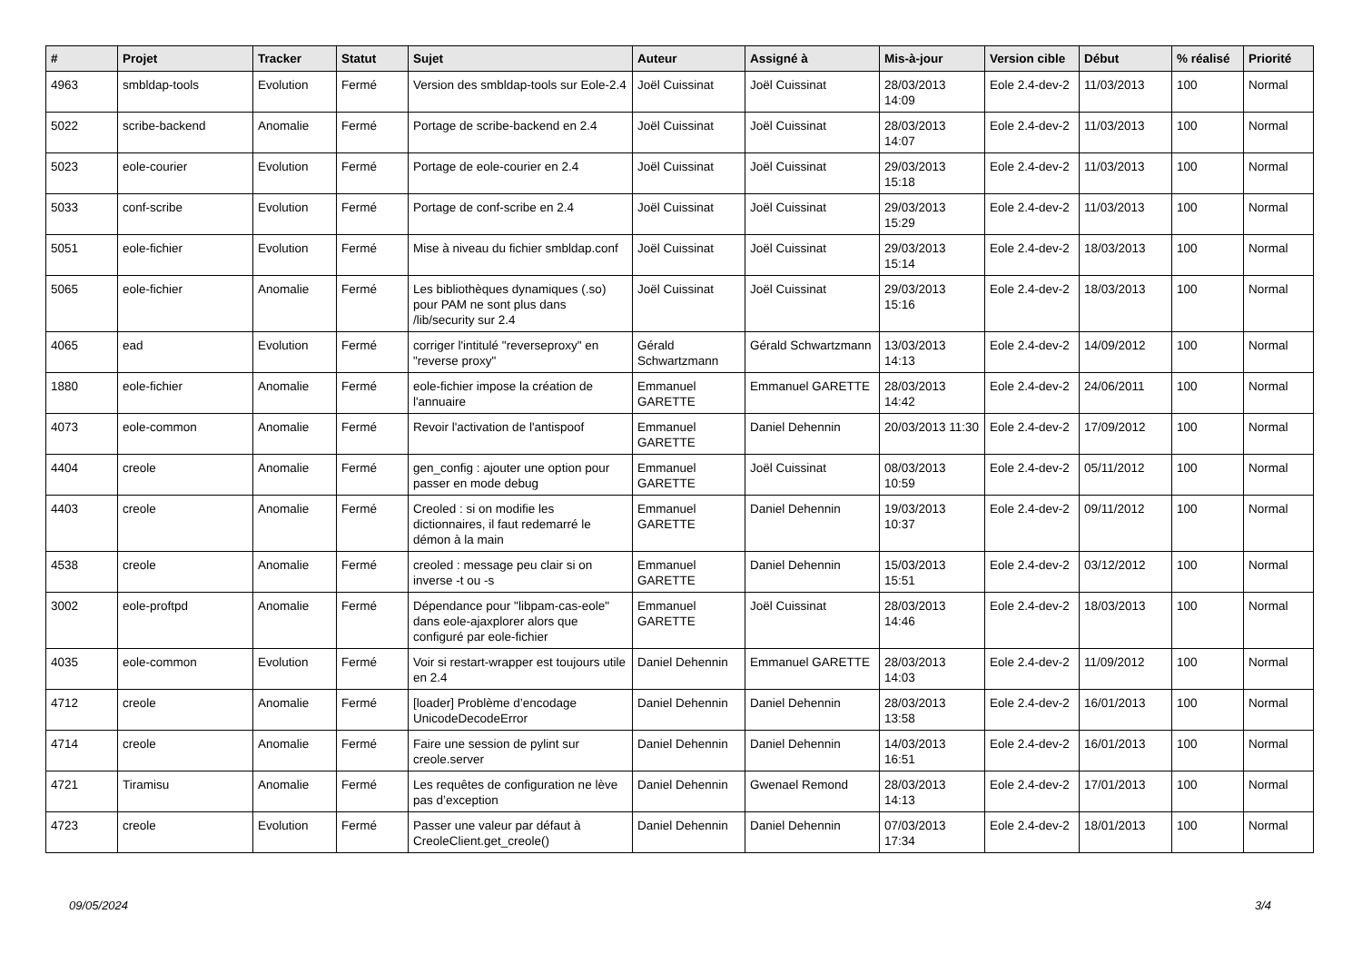| # | Projet | Tracker | Statut | Sujet | Auteur | Assigné à | Mis-à-jour | Version cible | Début | % réalisé | Priorité |
| --- | --- | --- | --- | --- | --- | --- | --- | --- | --- | --- | --- |
| 4963 | smbldap-tools | Evolution | Fermé | Version des smbldap-tools sur Eole-2.4 | Joël Cuissinat | Joël Cuissinat | 28/03/2013 14:09 | Eole 2.4-dev-2 | 11/03/2013 | 100 | Normal |
| 5022 | scribe-backend | Anomalie | Fermé | Portage de scribe-backend en 2.4 | Joël Cuissinat | Joël Cuissinat | 28/03/2013 14:07 | Eole 2.4-dev-2 | 11/03/2013 | 100 | Normal |
| 5023 | eole-courier | Evolution | Fermé | Portage de eole-courier en 2.4 | Joël Cuissinat | Joël Cuissinat | 29/03/2013 15:18 | Eole 2.4-dev-2 | 11/03/2013 | 100 | Normal |
| 5033 | conf-scribe | Evolution | Fermé | Portage de conf-scribe en 2.4 | Joël Cuissinat | Joël Cuissinat | 29/03/2013 15:29 | Eole 2.4-dev-2 | 11/03/2013 | 100 | Normal |
| 5051 | eole-fichier | Evolution | Fermé | Mise à niveau du fichier smbldap.conf | Joël Cuissinat | Joël Cuissinat | 29/03/2013 15:14 | Eole 2.4-dev-2 | 18/03/2013 | 100 | Normal |
| 5065 | eole-fichier | Anomalie | Fermé | Les bibliothèques dynamiques (.so) pour PAM ne sont plus dans /lib/security sur 2.4 | Joël Cuissinat | Joël Cuissinat | 29/03/2013 15:16 | Eole 2.4-dev-2 | 18/03/2013 | 100 | Normal |
| 4065 | ead | Evolution | Fermé | corriger l'intitulé "reverseproxy" en "reverse proxy" | Gérald Schwartzmann | Gérald Schwartzmann | 13/03/2013 14:13 | Eole 2.4-dev-2 | 14/09/2012 | 100 | Normal |
| 1880 | eole-fichier | Anomalie | Fermé | eole-fichier impose la création de l'annuaire | Emmanuel GARETTE | Emmanuel GARETTE | 28/03/2013 14:42 | Eole 2.4-dev-2 | 24/06/2011 | 100 | Normal |
| 4073 | eole-common | Anomalie | Fermé | Revoir l'activation de l'antispoof | Emmanuel GARETTE | Daniel Dehennin | 20/03/2013 11:30 | Eole 2.4-dev-2 | 17/09/2012 | 100 | Normal |
| 4404 | creole | Anomalie | Fermé | gen_config : ajouter une option pour passer en mode debug | Emmanuel GARETTE | Joël Cuissinat | 08/03/2013 10:59 | Eole 2.4-dev-2 | 05/11/2012 | 100 | Normal |
| 4403 | creole | Anomalie | Fermé | Creoled : si on modifie les dictionnaires, il faut redemarré le démon à la main | Emmanuel GARETTE | Daniel Dehennin | 19/03/2013 10:37 | Eole 2.4-dev-2 | 09/11/2012 | 100 | Normal |
| 4538 | creole | Anomalie | Fermé | creoled : message peu clair si on inverse -t ou -s | Emmanuel GARETTE | Daniel Dehennin | 15/03/2013 15:51 | Eole 2.4-dev-2 | 03/12/2012 | 100 | Normal |
| 3002 | eole-proftpd | Anomalie | Fermé | Dépendance pour "libpam-cas-eole" dans eole-ajaxplorer alors que configuré par eole-fichier | Emmanuel GARETTE | Joël Cuissinat | 28/03/2013 14:46 | Eole 2.4-dev-2 | 18/03/2013 | 100 | Normal |
| 4035 | eole-common | Evolution | Fermé | Voir si restart-wrapper est toujours utile en 2.4 | Daniel Dehennin | Emmanuel GARETTE | 28/03/2013 14:03 | Eole 2.4-dev-2 | 11/09/2012 | 100 | Normal |
| 4712 | creole | Anomalie | Fermé | [loader] Problème d’encodage UnicodeDecodeError | Daniel Dehennin | Daniel Dehennin | 28/03/2013 13:58 | Eole 2.4-dev-2 | 16/01/2013 | 100 | Normal |
| 4714 | creole | Anomalie | Fermé | Faire une session de pylint sur creole.server | Daniel Dehennin | Daniel Dehennin | 14/03/2013 16:51 | Eole 2.4-dev-2 | 16/01/2013 | 100 | Normal |
| 4721 | Tiramisu | Anomalie | Fermé | Les requêtes de configuration ne lève pas d’exception | Daniel Dehennin | Gwenael Remond | 28/03/2013 14:13 | Eole 2.4-dev-2 | 17/01/2013 | 100 | Normal |
| 4723 | creole | Evolution | Fermé | Passer une valeur par défaut à CreoleClient.get_creole() | Daniel Dehennin | Daniel Dehennin | 07/03/2013 17:34 | Eole 2.4-dev-2 | 18/01/2013 | 100 | Normal |
09/05/2024 3/4